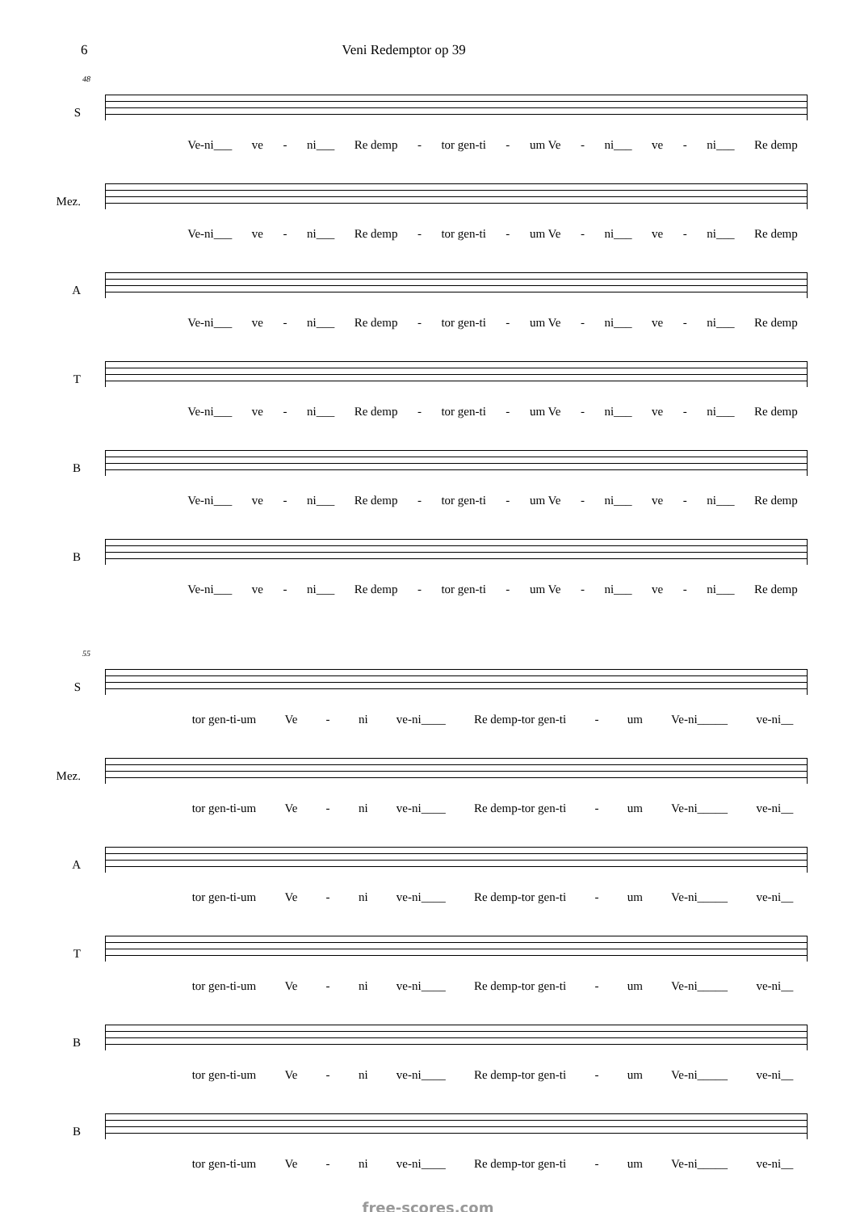6 Veni Redemptor op 39
48
S
Ve-ni___ ve - ni___ Re demp - tor gen-ti - um Ve - ni___ ve - ni___ Re demp
Mez.
Ve-ni___ ve - ni___ Re demp - tor gen-ti - um Ve - ni___ ve - ni___ Re demp
A
Ve-ni___ ve - ni___ Re demp - tor gen-ti - um Ve - ni___ ve - ni___ Re demp
T
Ve-ni___ ve - ni___ Re demp - tor gen-ti - um Ve - ni___ ve - ni___ Re demp
B
Ve-ni___ ve - ni___ Re demp - tor gen-ti - um Ve - ni___ ve - ni___ Re demp
B
Ve-ni___ ve - ni___ Re demp - tor gen-ti - um Ve - ni___ ve - ni___ Re demp
55
S
tor gen-ti-um Ve - ni ve-ni____ Re demp-tor gen-ti - um Ve-ni_____ ve-ni__
Mez.
tor gen-ti-um Ve - ni ve-ni____ Re demp-tor gen-ti - um Ve-ni_____ ve-ni__
A
tor gen-ti-um Ve - ni ve-ni____ Re demp-tor gen-ti - um Ve-ni_____ ve-ni__
T
tor gen-ti-um Ve - ni ve-ni____ Re demp-tor gen-ti - um Ve-ni_____ ve-ni__
B
tor gen-ti-um Ve - ni ve-ni____ Re demp-tor gen-ti - um Ve-ni_____ ve-ni__
B
tor gen-ti-um Ve - ni ve-ni____ Re demp-tor gen-ti - um Ve-ni_____ ve-ni__
free-scores.com